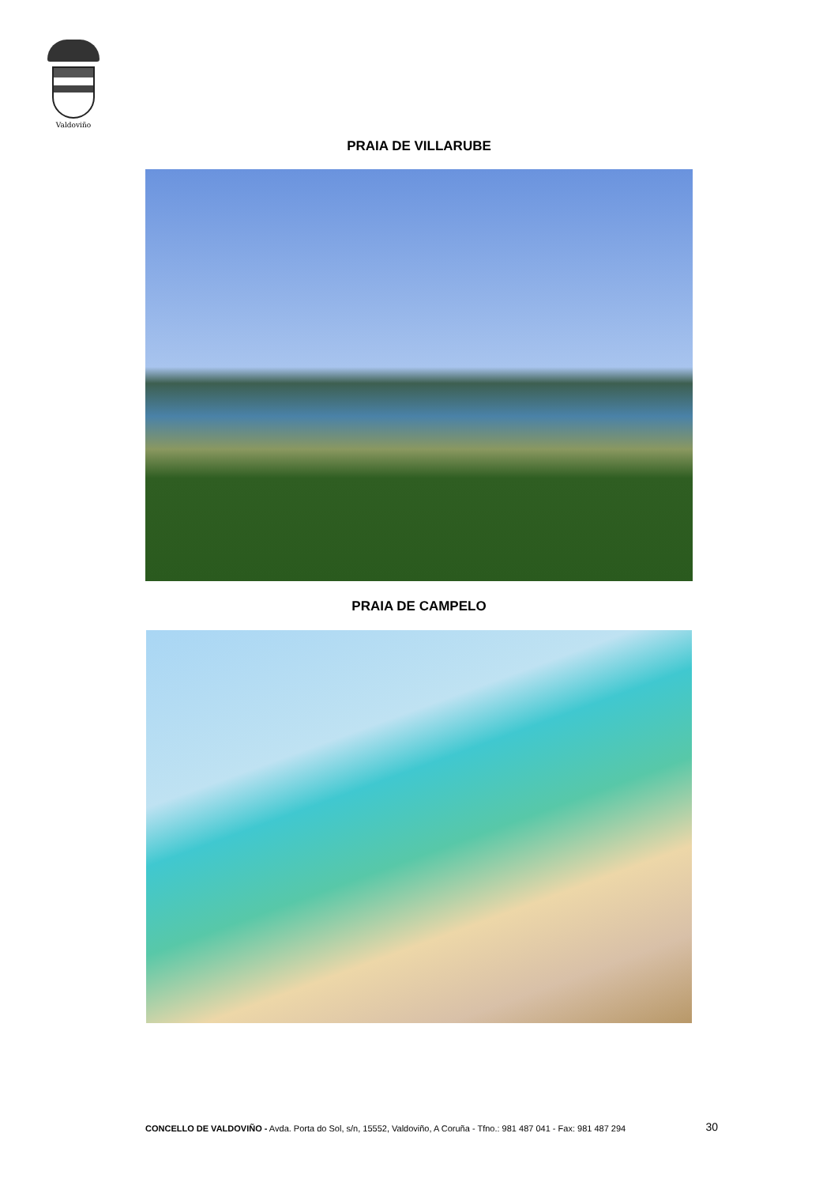Valdoviño
PRAIA DE VILLARUBE
PRAIA DE CAMPELO
CONCELLO DE VALDOVIÑO - Avda. Porta do Sol, s/n, 15552, Valdoviño, A Coruña - Tfno.: 981 487 041 - Fax: 981 487 294 30